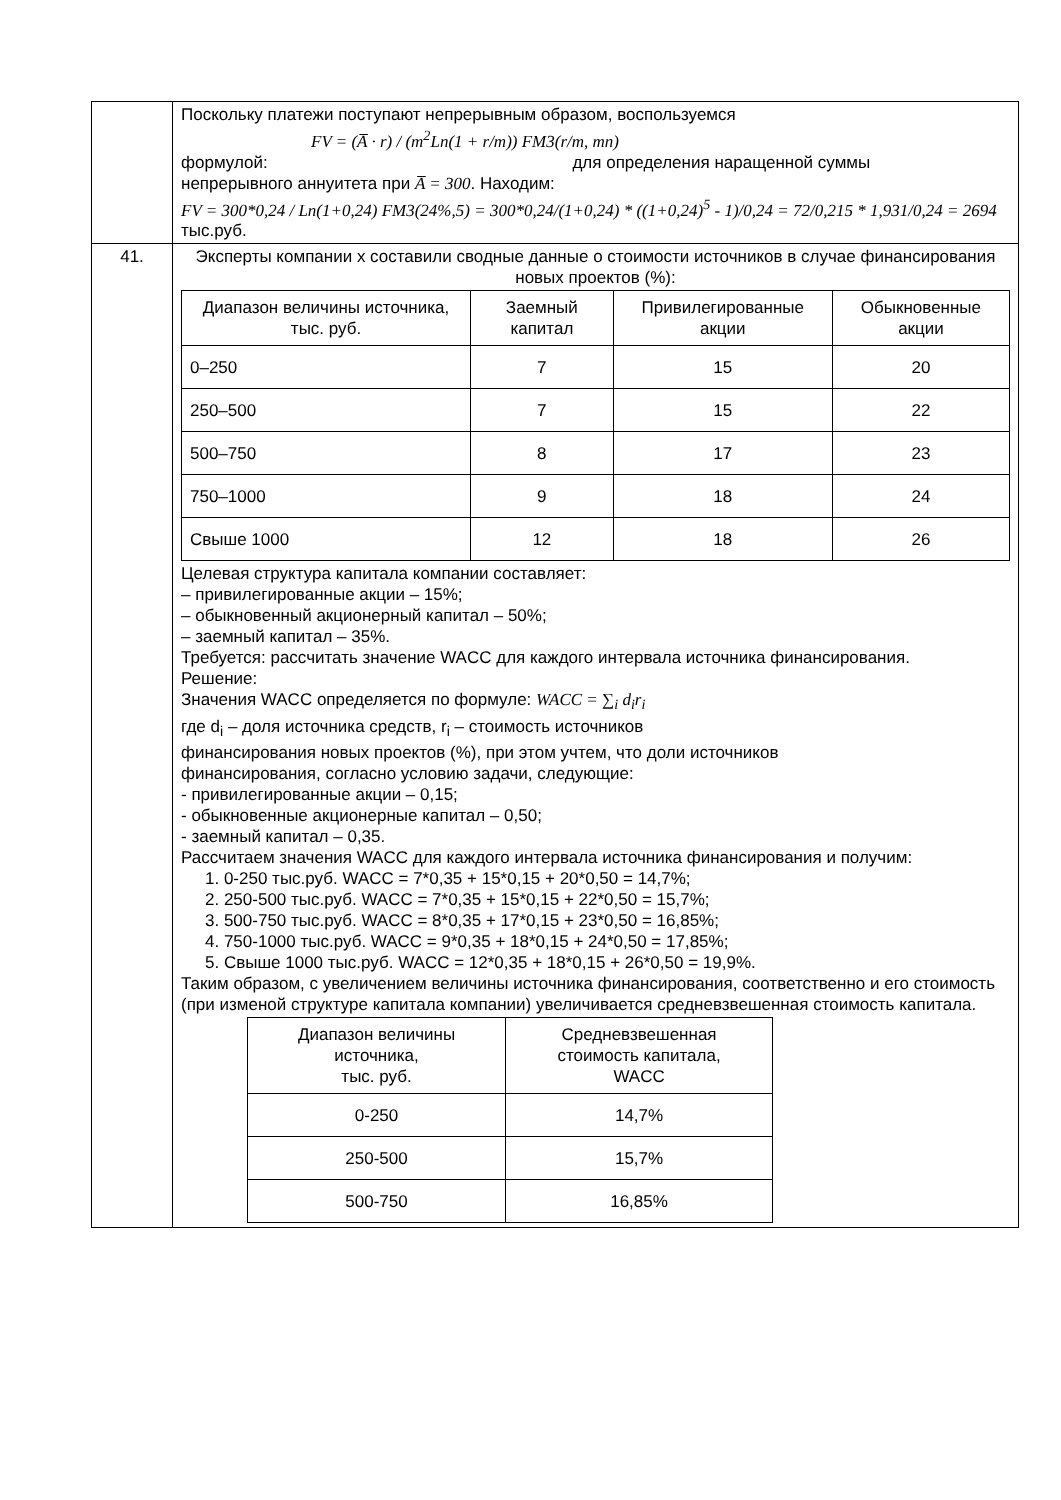| | Поскольку платежи поступают непрерывным образом, воспользуемся FV = (A̅ · r) / (m<sup>2</sup>Ln(1 + r/m)) FM3(r/m, mn) формулой: для определения наращенной суммы непрерывного аннуитета при A̅ = 300 . Находим: FV = 300*0,24 / Ln(1+0,24) FM3(24%,5) = 300*0,24/(1+0,24) * ((1+0,24)<sup>5</sup> - 1)/0,24 = 72/0,215 * 1,931/0,24 = 2694 тыс.руб. |
| 41. | Эксперты компании х составили сводные данные о стоимости источников в случае финансирования новых проектов (%): / Диапазон величины источника, тыс. руб. / Заемный капитал / Привилегированные акции / Обыкновенные акции / / --- / --- / --- / --- / / 0–250 / 7 / 15 / 20 / / 250–500 / 7 / 15 / 22 / / 500–750 / 8 / 17 / 23 / / 750–1000 / 9 / 18 / 24 / / Свыше 1000 / 12 / 18 / 26 / Целевая структура капитала компании составляет: – привилегированные акции – 15%; – обыкновенный акционерный капитал – 50%; – заемный капитал – 35%. Требуется: рассчитать значение WACC для каждого интервала источника финансирования. Решение: Значения WACC определяется по формуле: WACC = ∑<sub>i</sub> d<sub>i</sub>r<sub>i</sub> где d<sub>i</sub> – доля источника средств, r<sub>i</sub> – стоимость источников финансирования новых проектов (%), при этом учтем, что доли источников финансирования, согласно условию задачи, следующие: - привилегированные акции – 0,15; - обыкновенные акционерные капитал – 0,50; - заемный капитал – 0,35. Рассчитаем значения WACC для каждого интервала источника финансирования и получим: 1. 0-250 тыс.руб. WACC = 7*0,35 + 15*0,15 + 20*0,50 = 14,7%; 2. 250-500 тыс.руб. WACC = 7*0,35 + 15*0,15 + 22*0,50 = 15,7%; 3. 500-750 тыс.руб. WACC = 8*0,35 + 17*0,15 + 23*0,50 = 16,85%; 4. 750-1000 тыс.руб. WACC = 9*0,35 + 18*0,15 + 24*0,50 = 17,85%; 5. Свыше 1000 тыс.руб. WACC = 12*0,35 + 18*0,15 + 26*0,50 = 19,9%. Таким образом, с увеличением величины источника финансирования, соответственно и его стоимость (при изменой структуре капитала компании) увеличивается средневзвешенная стоимость капитала. / Диапазон величины источника, тыс. руб. / Средневзвешенная стоимость капитала, WACC / / --- / --- / / 0-250 / 14,7% / / 250-500 / 15,7% / / 500-750 / 16,85% / |